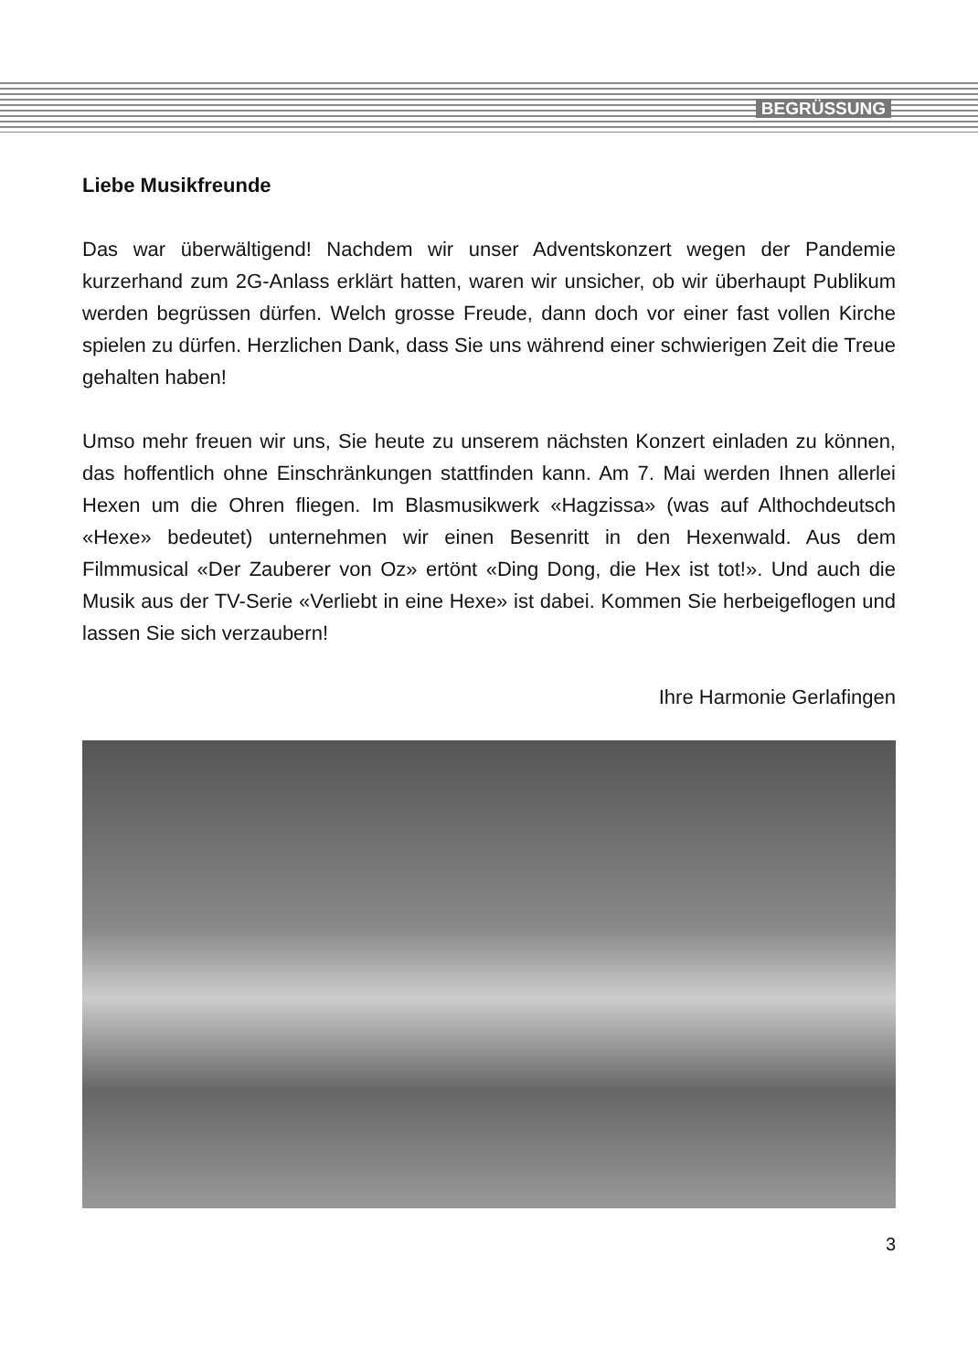BEGRÜSSUNG
Liebe Musikfreunde
Das war überwältigend! Nachdem wir unser Adventskonzert wegen der Pandemie kurzerhand zum 2G-Anlass erklärt hatten, waren wir unsicher, ob wir überhaupt Publikum werden begrüssen dürfen. Welch grosse Freude, dann doch vor einer fast vollen Kirche spielen zu dürfen. Herzlichen Dank, dass Sie uns während einer schwierigen Zeit die Treue gehalten haben!
Umso mehr freuen wir uns, Sie heute zu unserem nächsten Konzert einladen zu können, das hoffentlich ohne Einschränkungen stattfinden kann. Am 7. Mai werden Ihnen allerlei Hexen um die Ohren fliegen. Im Blasmusikwerk «Hagzissa» (was auf Althochdeutsch «Hexe» bedeutet) unternehmen wir einen Besenritt in den Hexenwald. Aus dem Filmmusical «Der Zauberer von Oz» ertönt «Ding Dong, die Hex ist tot!». Und auch die Musik aus der TV-Serie «Verliebt in eine Hexe» ist dabei. Kommen Sie herbeigeflogen und lassen Sie sich verzaubern!
Ihre Harmonie Gerlafingen
3